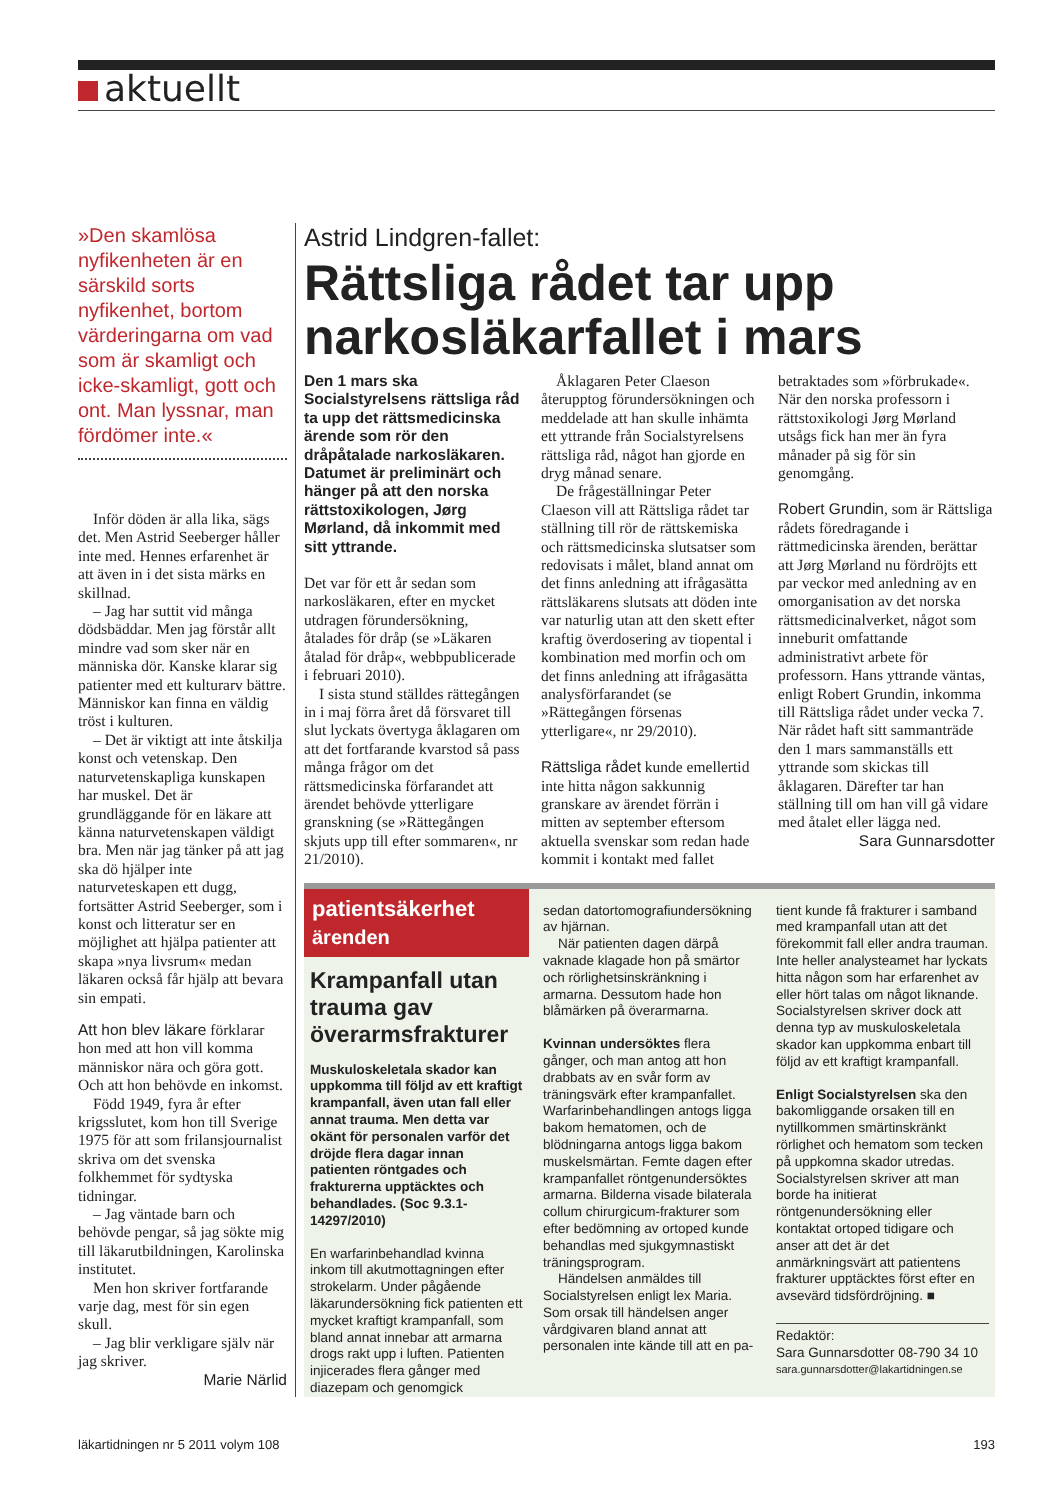aktuellt
»Den skamlösa nyfikenheten är en särskild sorts nyfikenhet, bortom värderingarna om vad som är skamligt och icke-skamligt, gott och ont. Man lyssnar, man fördömer inte.«
Inför döden är alla lika, sägs det. Men Astrid Seeberger håller inte med. Hennes erfarenhet är att även in i det sista märks en skillnad.
– Jag har suttit vid många dödsbäddar. Men jag förstår allt mindre vad som sker när en människa dör. Kanske klarar sig patienter med ett kulturarv bättre. Människor kan finna en väldig tröst i kulturen.
– Det är viktigt att inte åtskilja konst och vetenskap. Den naturvetenskapliga kunskapen har muskel. Det är grundläggande för en läkare att känna naturvetenskapen väldigt bra. Men när jag tänker på att jag ska dö hjälper inte naturveteskapen ett dugg, fortsätter Astrid Seeberger, som i konst och litteratur ser en möjlighet att hjälpa patienter att skapa »nya livsrum« medan läkaren också får hjälp att bevara sin empati.
Att hon blev läkare förklarar hon med att hon vill komma människor nära och göra gott. Och att hon behövde en inkomst.
Född 1949, fyra år efter krigsslutet, kom hon till Sverige 1975 för att som frilansjournalist skriva om det svenska folkhemmet för sydtyska tidningar.
– Jag väntade barn och behövde pengar, så jag sökte mig till läkarutbildningen, Karolinska institutet.
Men hon skriver fortfarande varje dag, mest för sin egen skull.
– Jag blir verkligare själv när jag skriver.
Marie Närlid
Astrid Lindgren-fallet:
Rättsliga rådet tar upp narkosläkarfallet i mars
Den 1 mars ska Socialstyrelsens rättsliga råd ta upp det rättsmedicinska ärende som rör den dråpåtalade narkosläkaren. Datumet är preliminärt och hänger på att den norska rättstoxikologen, Jørg Mørland, då inkommit med sitt yttrande.
Det var för ett år sedan som narkosläkaren, efter en mycket utdragen förundersökning, åtalades för dråp (se »Läkaren åtalad för dråp«, webbpublicerade i februari 2010).
I sista stund ställdes rättegången in i maj förra året då försvaret till slut lyckats övertyga åklagaren om att det fortfarande kvarstod så pass många frågor om det rättsmedicinska förfarandet att ärendet behövde ytterligare granskning (se »Rättegången skjuts upp till efter sommaren«, nr 21/2010).
Åklagaren Peter Claeson återupptog förundersökningen och meddelade att han skulle inhämta ett yttrande från Socialstyrelsens rättsliga råd, något han gjorde en dryg månad senare.
De frågeställningar Peter Claeson vill att Rättsliga rådet tar ställning till rör de rättskemiska och rättsmedicinska slutsatser som redovisats i målet, bland annat om det finns anledning att ifrågasätta rättsläkarens slutsats att döden inte var naturlig utan att den skett efter kraftig överdosering av tiopental i kombination med morfin och om det finns anledning att ifrågasätta analysförfarandet (se »Rättegången försenas ytterligare«, nr 29/2010).
Rättsliga rådet kunde emellertid inte hitta någon sakkunnig granskare av ärendet förrän i mitten av september eftersom aktuella svenskar som redan hade kommit i kontakt med fallet betraktades som »förbrukade«. När den norska professorn i rättstoxikologi Jørg Mørland utsågs fick han mer än fyra månader på sig för sin genomgång.
Robert Grundin, som är Rättsliga rådets föredragande i rättmedicinska ärenden, berättar att Jørg Mørland nu fördröjts ett par veckor med anledning av en omorganisation av det norska rättsmedicinalverket, något som inneburit omfattande administrativt arbete för professorn. Hans yttrande väntas, enligt Robert Grundin, inkomma till Rättsliga rådet under vecka 7. När rådet haft sitt sammanträde den 1 mars sammanställs ett yttrande som skickas till åklagaren. Därefter tar han ställning till om han vill gå vidare med åtalet eller lägga ned.
Sara Gunnarsdotter
patientsäkerhet
ärenden
Krampanfall utan trauma gav överarmsfrakturer
Muskuloskeletala skador kan uppkomma till följd av ett kraftigt krampanfall, även utan fall eller annat trauma. Men detta var okänt för personalen varför det dröjde flera dagar innan patienten röntgades och frakturerna upptäcktes och behandlades. (Soc 9.3.1-14297/2010)
En warfarinbehandlad kvinna inkom till akutmottagningen efter strokelarm. Under pågående läkarundersökning fick patienten ett mycket kraftigt krampanfall, som bland annat innebar att armarna drogs rakt upp i luften. Patienten injicerades flera gånger med diazepam och genomgick
sedan datortomografiundersökning av hjärnan.
När patienten dagen därpå vaknade klagade hon på smärtor och rörlighetsinskränkning i armarna. Dessutom hade hon blåmärken på överarmarna.
Kvinnan undersöktes flera gånger, och man antog att hon drabbats av en svår form av träningsvärk efter krampanfallet. Warfarinbehandlingen antogs ligga bakom hematomen, och de blödningarna antogs ligga bakom muskelsmärtan. Femte dagen efter krampanfallet röntgenundersöktes armarna. Bilderna visade bilaterala collum chirurgicum-frakturer som efter bedömning av ortoped kunde behandlas med sjukgymnastiskt träningsprogram.
Händelsen anmäldes till Socialstyrelsen enligt lex Maria. Som orsak till händelsen anger vårdgivaren bland annat att personalen inte kände till att en pa-
tient kunde få frakturer i samband med krampanfall utan att det förekommit fall eller andra trauman. Inte heller analysteamet har lyckats hitta någon som har erfarenhet av eller hört talas om något liknande. Socialstyrelsen skriver dock att denna typ av muskuloskeletala skador kan uppkomma enbart till följd av ett kraftigt krampanfall.
Enligt Socialstyrelsen ska den bakomliggande orsaken till en nytillkommen smärtinskränkt rörlighet och hematom som tecken på uppkomna skador utredas. Socialstyrelsen skriver att man borde ha initierat röntgenundersökning eller kontaktat ortoped tidigare och anser att det är det anmärkningsvärt att patientens frakturer upptäcktes först efter en avsevärd tidsfördröjning. ■
Redaktör:
Sara Gunnarsdotter 08-790 34 10
sara.gunnarsdotter@lakartidningen.se
läkartidningen nr 5 2011 volym 108 193